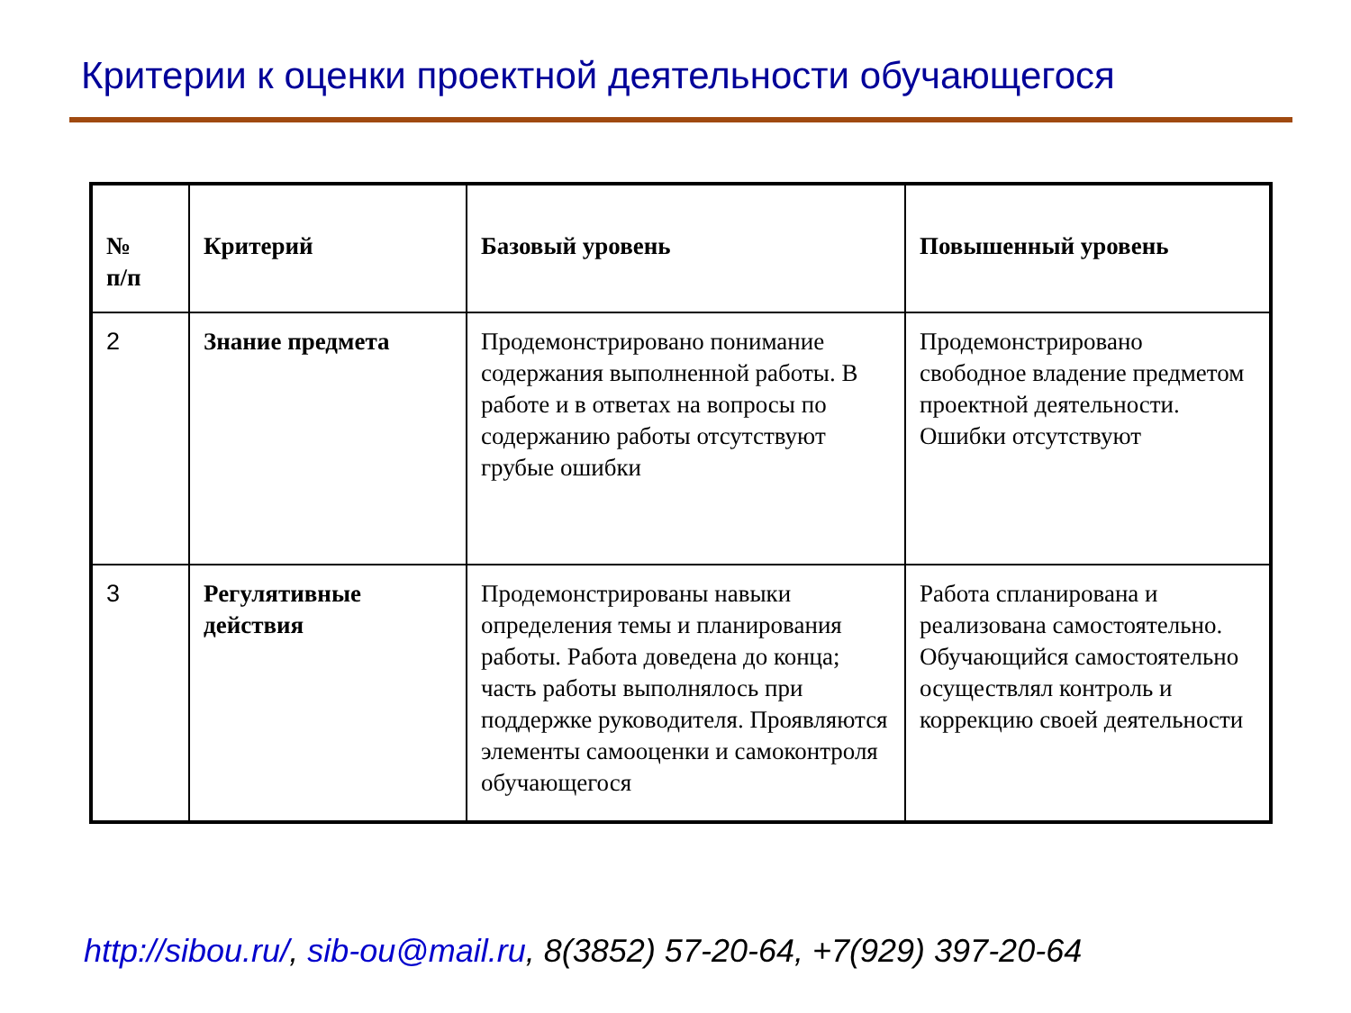Критерии к оценки проектной деятельности обучающегося
| № п/п | Критерий | Базовый уровень | Повышенный уровень |
| --- | --- | --- | --- |
| 2 | Знание предмета | Продемонстрировано понимание содержания выполненной работы. В работе и в ответах на вопросы по содержанию работы отсутствуют грубые ошибки | Продемонстрировано свободное владение предметом проектной деятельности. Ошибки отсутствуют |
| 3 | Регулятивные действия | Продемонстрированы навыки определения темы и планирования работы. Работа доведена до конца; часть работы выполнялось при поддержке руководителя. Проявляются элементы самооценки и самоконтроля обучающегося | Работа спланирована и реализована самостоятельно. Обучающийся самостоятельно осуществлял контроль и коррекцию своей деятельности |
http://sibou.ru/, sib-ou@mail.ru, 8(3852) 57-20-64, +7(929) 397-20-64